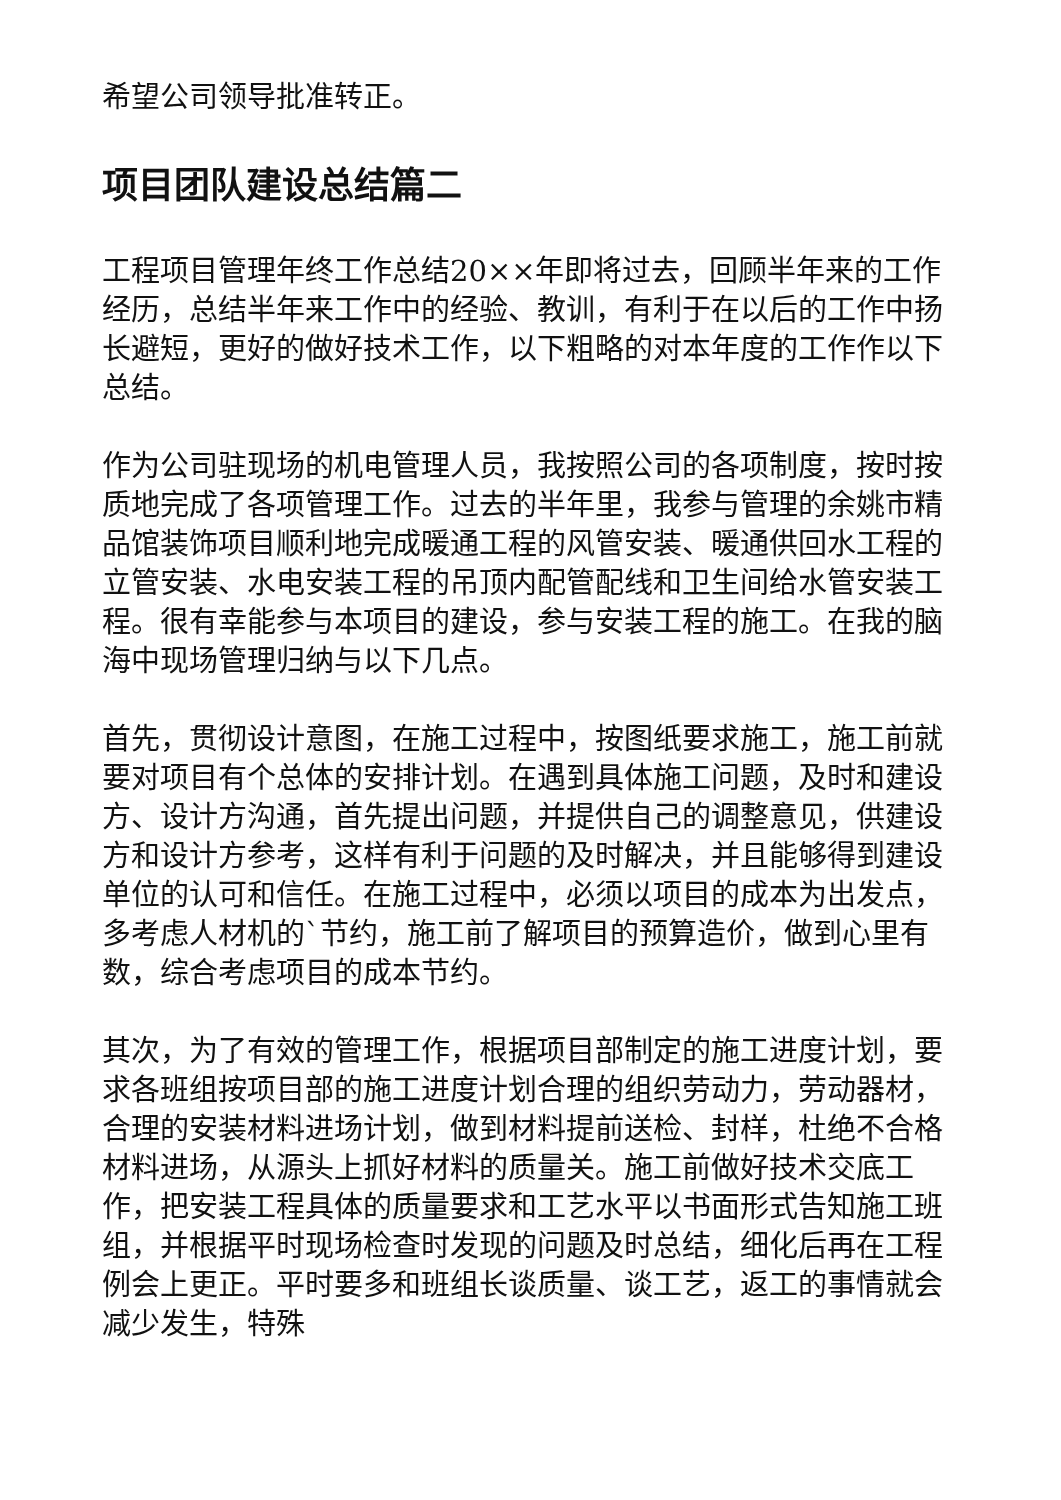希望公司领导批准转正。
项目团队建设总结篇二
工程项目管理年终工作总结20××年即将过去，回顾半年来的工作经历，总结半年来工作中的经验、教训，有利于在以后的工作中扬长避短，更好的做好技术工作，以下粗略的对本年度的工作作以下总结。
作为公司驻现场的机电管理人员，我按照公司的各项制度，按时按质地完成了各项管理工作。过去的半年里，我参与管理的余姚市精品馆装饰项目顺利地完成暖通工程的风管安装、暖通供回水工程的立管安装、水电安装工程的吊顶内配管配线和卫生间给水管安装工程。很有幸能参与本项目的建设，参与安装工程的施工。在我的脑海中现场管理归纳与以下几点。
首先，贯彻设计意图，在施工过程中，按图纸要求施工，施工前就要对项目有个总体的安排计划。在遇到具体施工问题，及时和建设方、设计方沟通，首先提出问题，并提供自己的调整意见，供建设方和设计方参考，这样有利于问题的及时解决，并且能够得到建设单位的认可和信任。在施工过程中，必须以项目的成本为出发点，多考虑人材机的`节约，施工前了解项目的预算造价，做到心里有数，综合考虑项目的成本节约。
其次，为了有效的管理工作，根据项目部制定的施工进度计划，要求各班组按项目部的施工进度计划合理的组织劳动力，劳动器材，合理的安装材料进场计划，做到材料提前送检、封样，杜绝不合格材料进场，从源头上抓好材料的质量关。施工前做好技术交底工作，把安装工程具体的质量要求和工艺水平以书面形式告知施工班组，并根据平时现场检查时发现的问题及时总结，细化后再在工程例会上更正。平时要多和班组长谈质量、谈工艺，返工的事情就会减少发生，特殊